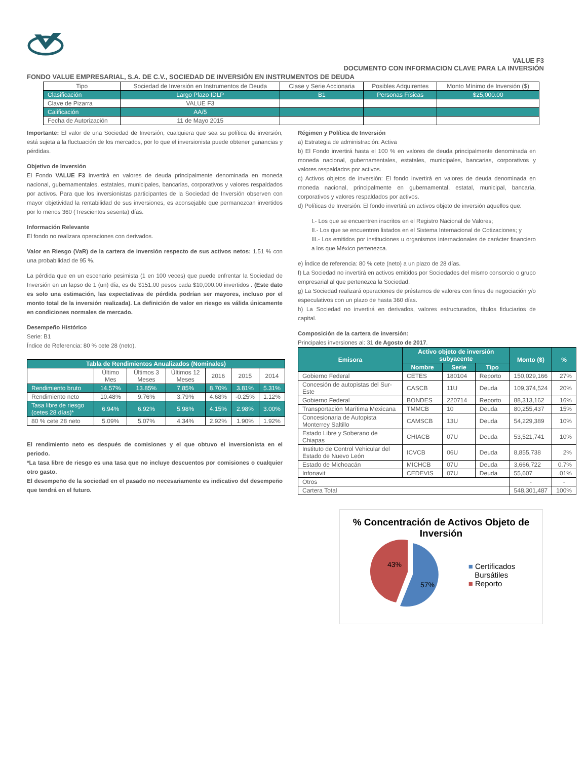VALUE F3
DOCUMENTO CON INFORMACION CLAVE PARA LA INVERSIÓN
FONDO VALUE EMPRESARIAL, S.A. DE C.V., SOCIEDAD DE INVERSIÓN EN INSTRUMENTOS DE DEUDA
| Tipo | Sociedad de Inversión en Instrumentos de Deuda | Clase y Serie Accionaria | Posibles Adquirentes | Monto Mínimo de Inversión ($) |
| --- | --- | --- | --- | --- |
| Clasificación | Largo Plazo IDLP | B1 | Personas Físicas | $25,000.00 |
| Clave de Pizarra | VALUE F3 | | | |
| Calificación | AA/5 | | | |
| Fecha de Autorización | 11 de Mayo 2015 | | | |
Importante: El valor de una Sociedad de Inversión, cualquiera que sea su política de inversión, está sujeta a la fluctuación de los mercados, por lo que el inversionista puede obtener ganancias y pérdidas.
Objetivo de Inversión
El Fondo VALUE F3 invertirá en valores de deuda principalmente denominada en moneda nacional, gubernamentales, estatales, municipales, bancarias, corporativos y valores respaldados por activos. Para que los inversionistas participantes de la Sociedad de Inversión observen con mayor objetividad la rentabilidad de sus inversiones, es aconsejable que permanezcan invertidos por lo menos 360 (Trescientos sesenta) días.
Información Relevante
El fondo no realizara operaciones con derivados.
Valor en Riesgo (VaR) de la cartera de inversión respecto de sus activos netos: 1.51 % con una probabilidad de 95 %.
La pérdida que en un escenario pesimista (1 en 100 veces) que puede enfrentar la Sociedad de Inversión en un lapso de 1 (un) día, es de $151.00 pesos cada $10,000.00 invertidos . (Este dato es solo una estimación, las expectativas de pérdida podrían ser mayores, incluso por el monto total de la inversión realizada). La definición de valor en riesgo es válida únicamente en condiciones normales de mercado.
Desempeño Histórico
Serie: B1
Índice de Referencia: 80 % cete 28 (neto).
| Tabla de Rendimientos Anualizados (Nominales) | | | | | | |
| --- | --- | --- | --- | --- | --- | --- |
| | Último Mes | Últimos 3 Meses | Últimos 12 Meses | 2016 | 2015 | 2014 |
| Rendimiento bruto | 14.57% | 13.85% | 7.85% | 8.70% | 3.81% | 5.31% |
| Rendimiento neto | 10.48% | 9.76% | 3.79% | 4.68% | -0.25% | 1.12% |
| Tasa libre de riesgo (cetes 28 días)* | 6.94% | 6.92% | 5.98% | 4.15% | 2.98% | 3.00% |
| 80 % cete 28 neto | 5.09% | 5.07% | 4.34% | 2.92% | 1.90% | 1.92% |
El rendimiento neto es después de comisiones y el que obtuvo el inversionista en el periodo.
*La tasa libre de riesgo es una tasa que no incluye descuentos por comisiones o cualquier otro gasto.
El desempeño de la sociedad en el pasado no necesariamente es indicativo del desempeño que tendrá en el futuro.
Régimen y Política de Inversión
a) Estrategia de administración: Activa
b) El Fondo invertirá hasta el 100 % en valores de deuda principalmente denominada en moneda nacional, gubernamentales, estatales, municipales, bancarias, corporativos y valores respaldados por activos.
c) Activos objetos de inversión: El fondo invertirá en valores de deuda denominada en moneda nacional, principalmente en gubernamental, estatal, municipal, bancaria, corporativos y valores respaldados por activos.
d) Políticas de Inversión: El fondo invertirá en activos objeto de inversión aquellos que:
I.- Los que se encuentren inscritos en el Registro Nacional de Valores;
II.- Los que se encuentren listados en el Sistema Internacional de Cotizaciones; y
III.- Los emitidos por instituciones u organismos internacionales de carácter financiero a los que México pertenezca.
e) Índice de referencia: 80 % cete (neto) a un plazo de 28 días.
f) La Sociedad no invertirá en activos emitidos por Sociedades del mismo consorcio o grupo empresarial al que pertenezca la Sociedad.
g) La Sociedad realizará operaciones de préstamos de valores con fines de negociación y/o especulativos con un plazo de hasta 360 días.
h) La Sociedad no invertirá en derivados, valores estructurados, títulos fiduciarios de capital.
Composición de la cartera de inversión:
Principales inversiones al: 31 de Agosto de 2017.
| Emisora | Activo objeto de inversión subyacente | | | Monto ($) | % |
| --- | --- | --- | --- | --- | --- |
| | Nombre | Serie | Tipo | | |
| Gobierno Federal | CETES | 180104 | Reporto | 150,029,166 | 27% |
| Concesión de autopistas del Sur-Este | CASCB | 11U | Deuda | 109,374,524 | 20% |
| Gobierno Federal | BONDES | 220714 | Reporto | 88,313,162 | 16% |
| Transportación Marítima Mexicana | TMMCB | 10 | Deuda | 80,255,437 | 15% |
| Concesionaria de Autopista Monterrey Saltillo | CAMSCB | 13U | Deuda | 54,229,389 | 10% |
| Estado Libre y Soberano de Chiapas | CHIACB | 07U | Deuda | 53,521,741 | 10% |
| Instituto de Control Vehicular del Estado de Nuevo León | ICVCB | 06U | Deuda | 8,855,738 | 2% |
| Estado de Michoacán | MICHCB | 07U | Deuda | 3,666,722 | 0.7% |
| Infonavit | CEDEVIS | 07U | Deuda | 55,607 | .01% |
| Otros | | | | - | - |
| Cartera Total | | | | 548,301,487 | 100% |
% Concentración de Activos Objeto de Inversión
43%
57%
■ Certificados
Bursátiles
■ Reporto